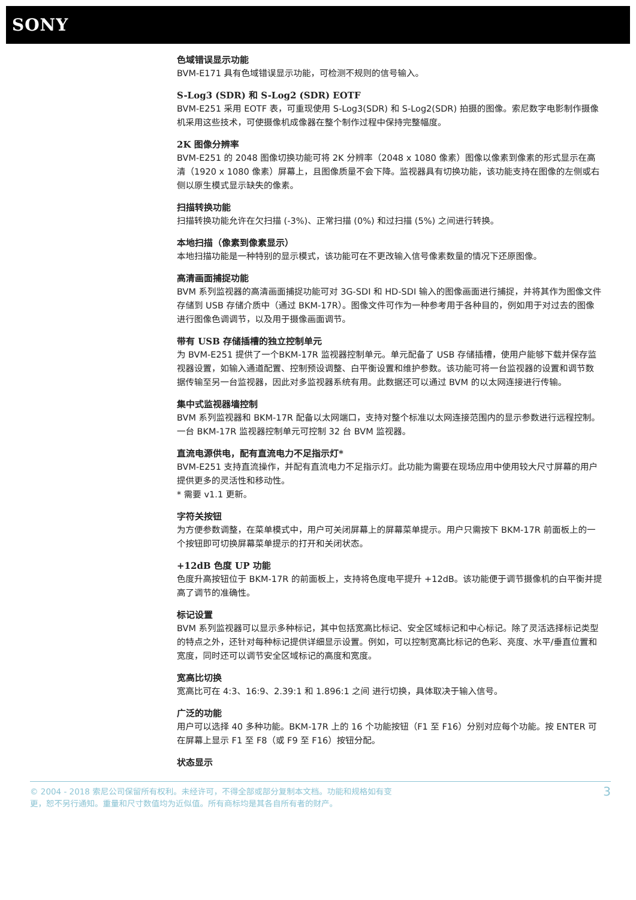SONY
色域错误显示功能
BVM-E171 具有色域错误显示功能，可检测不规则的信号输入。
S-Log3 (SDR) 和 S-Log2 (SDR) EOTF
BVM-E251 采用 EOTF 表，可重现使用 S-Log3(SDR) 和 S-Log2(SDR) 拍摄的图像。索尼数字电影制作摄像机采用这些技术，可使摄像机成像器在整个制作过程中保持完整幅度。
2K 图像分辨率
BVM-E251 的 2048 图像切换功能可将 2K 分辨率（2048 x 1080 像素）图像以像素到像素的形式显示在高清（1920 x 1080 像素）屏幕上，且图像质量不会下降。监视器具有切换功能，该功能支持在图像的左侧或右侧以原生模式显示缺失的像素。
扫描转换功能
扫描转换功能允许在欠扫描 (-3%)、正常扫描 (0%) 和过扫描 (5%) 之间进行转换。
本地扫描（像素到像素显示）
本地扫描功能是一种特别的显示模式，该功能可在不更改输入信号像素数量的情况下还原图像。
高清画面捕捉功能
BVM 系列监视器的高清画面捕捉功能可对 3G-SDI 和 HD-SDI 输入的图像画面进行捕捉，并将其作为图像文件存储到 USB 存储介质中（通过 BKM-17R）。图像文件可作为一种参考用于各种目的，例如用于对过去的图像进行图像色调调节，以及用于摄像画面调节。
带有 USB 存储插槽的独立控制单元
为 BVM-E251 提供了一个BKM-17R 监视器控制单元。单元配备了 USB 存储插槽，使用户能够下载并保存监视器设置，如输入通道配置、控制预设调整、白平衡设置和维护参数。该功能可将一台监视器的设置和调节数据传输至另一台监视器，因此对多监视器系统有用。此数据还可以通过 BVM 的以太网连接进行传输。
集中式监视器墙控制
BVM 系列监视器和 BKM-17R 配备以太网端口，支持对整个标准以太网连接范围内的显示参数进行远程控制。一台 BKM-17R 监视器控制单元可控制 32 台 BVM 监视器。
直流电源供电，配有直流电力不足指示灯*
BVM-E251 支持直流操作，并配有直流电力不足指示灯。此功能为需要在现场应用中使用较大尺寸屏幕的用户提供更多的灵活性和移动性。
* 需要 v1.1 更新。
字符关按钮
为方便参数调整，在菜单模式中，用户可关闭屏幕上的屏幕菜单提示。用户只需按下 BKM-17R 前面板上的一个按钮即可切换屏幕菜单提示的打开和关闭状态。
+12dB 色度 UP 功能
色度升高按钮位于 BKM-17R 的前面板上，支持将色度电平提升 +12dB。该功能便于调节摄像机的白平衡并提高了调节的准确性。
标记设置
BVM 系列监视器可以显示多种标记，其中包括宽高比标记、安全区域标记和中心标记。除了灵活选择标记类型的特点之外，还针对每种标记提供详细显示设置。例如，可以控制宽高比标记的色彩、亮度、水平/垂直位置和宽度，同时还可以调节安全区域标记的高度和宽度。
宽高比切换
宽高比可在 4:3、16:9、2.39:1 和 1.896:1 之间 进行切换，具体取决于输入信号。
广泛的功能
用户可以选择 40 多种功能。BKM-17R 上的 16 个功能按钮（F1 至 F16）分别对应每个功能。按 ENTER 可在屏幕上显示 F1 至 F8（或 F9 至 F16）按钮分配。
状态显示
© 2004 - 2018 索尼公司保留所有权利。未经许可，不得全部或部分复制本文档。功能和规格如有变
更，恕不另行通知。重量和尺寸数值均为近似值。所有商标均是其各自所有者的财产。
3